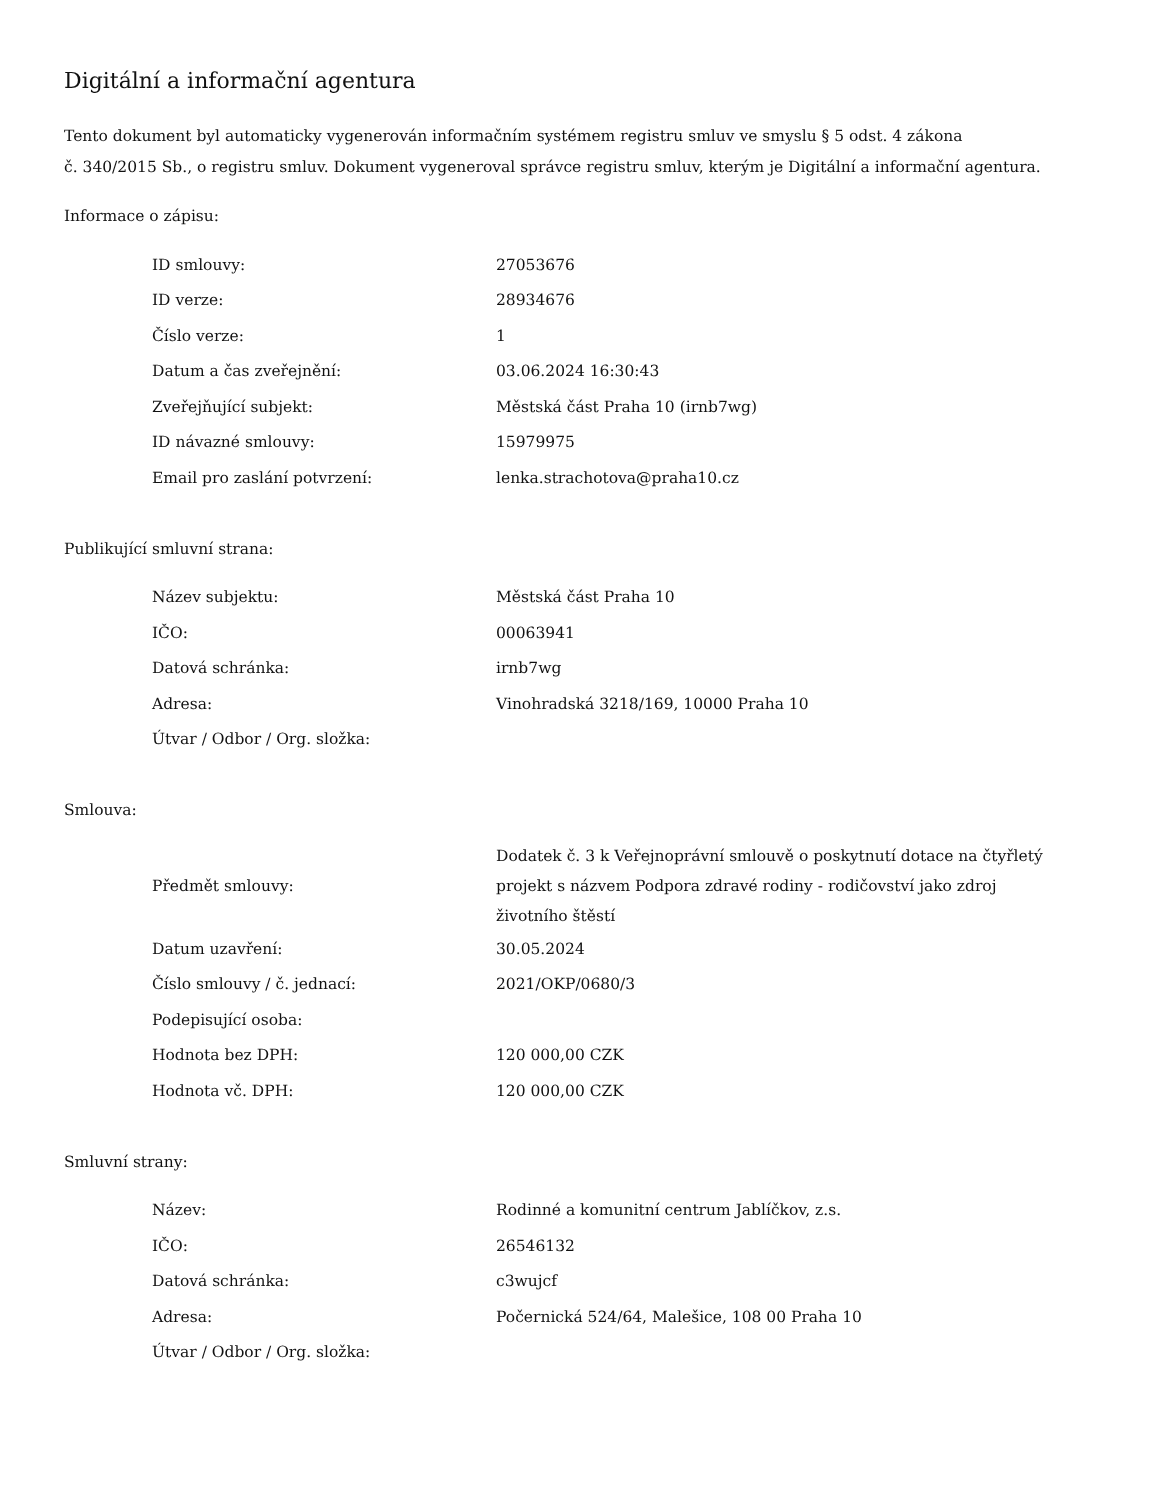Digitální a informační agentura
Tento dokument byl automaticky vygenerován informačním systémem registru smluv ve smyslu § 5 odst. 4 zákona
č. 340/2015 Sb., o registru smluv. Dokument vygeneroval správce registru smluv, kterým je Digitální a informační agentura.
Informace o zápisu:
| ID smlouvy: | 27053676 |
| ID verze: | 28934676 |
| Číslo verze: | 1 |
| Datum a čas zveřejnění: | 03.06.2024 16:30:43 |
| Zveřejňující subjekt: | Městská část Praha 10 (irnb7wg) |
| ID návazné smlouvy: | 15979975 |
| Email pro zaslání potvrzení: | lenka.strachotova@praha10.cz |
Publikující smluvní strana:
| Název subjektu: | Městská část Praha 10 |
| IČO: | 00063941 |
| Datová schránka: | irnb7wg |
| Adresa: | Vinohradská 3218/169, 10000 Praha 10 |
| Útvar / Odbor / Org. složka: | |
Smlouva:
| Předmět smlouvy: | Dodatek č. 3 k Veřejnoprávní smlouvě o poskytnutí dotace na čtyřletý projekt s názvem Podpora zdravé rodiny - rodičovství jako zdroj životního štěstí |
| Datum uzavření: | 30.05.2024 |
| Číslo smlouvy / č. jednací: | 2021/OKP/0680/3 |
| Podepisující osoba: | |
| Hodnota bez DPH: | 120 000,00 CZK |
| Hodnota vč. DPH: | 120 000,00 CZK |
Smluvní strany:
| Název: | Rodinné a komunitní centrum Jablíčkov, z.s. |
| IČO: | 26546132 |
| Datová schránka: | c3wujcf |
| Adresa: | Počernická 524/64, Malešice, 108 00 Praha 10 |
| Útvar / Odbor / Org. složka: | |